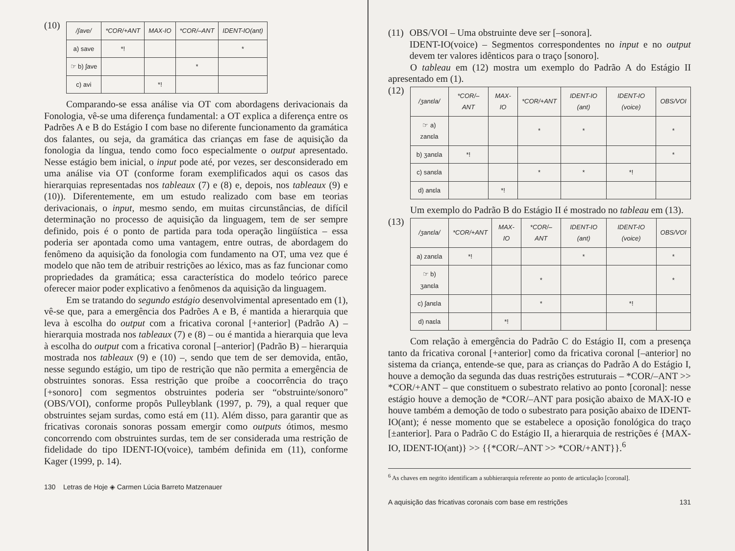(10)
| /ʃave/ | *COR/+ANT | MAX-IO | *COR/–ANT | IDENT-IO(ant) |
| --- | --- | --- | --- | --- |
| a) save | *! | | | * |
| ☞ b) ʃave | | | * | |
| c) avi | | *! | | |
Comparando-se essa análise via OT com abordagens derivacionais da Fonologia, vê-se uma diferença fundamental: a OT explica a diferença entre os Padrões A e B do Estágio I com base no diferente funcionamento da gramática dos falantes, ou seja, da gramática das crianças em fase de aquisição da fonologia da língua, tendo como foco especialmente o output apresentado. Nesse estágio bem inicial, o input pode até, por vezes, ser desconsiderado em uma análise via OT (conforme foram exemplificados aqui os casos das hierarquias representadas nos tableaux (7) e (8) e, depois, nos tableaux (9) e (10)). Diferentemente, em um estudo realizado com base em teorias derivacionais, o input, mesmo sendo, em muitas circunstâncias, de difícil determinação no processo de aquisição da linguagem, tem de ser sempre definido, pois é o ponto de partida para toda operação lingüística – essa poderia ser apontada como uma vantagem, entre outras, de abordagem do fenômeno da aquisição da fonologia com fundamento na OT, uma vez que é modelo que não tem de atribuir restrições ao léxico, mas as faz funcionar como propriedades da gramática; essa característica do modelo teórico parece oferecer maior poder explicativo a fenômenos da aquisição da linguagem.
Em se tratando do segundo estágio desenvolvimental apresentado em (1), vê-se que, para a emergência dos Padrões A e B, é mantida a hierarquia que leva à escolha do output com a fricativa coronal [+anterior] (Padrão A) – hierarquia mostrada nos tableaux (7) e (8) – ou é mantida a hierarquia que leva à escolha do output com a fricativa coronal [–anterior] (Padrão B) – hierarquia mostrada nos tableaux (9) e (10) –, sendo que tem de ser demovida, então, nesse segundo estágio, um tipo de restrição que não permita a emergência de obstruintes sonoras. Essa restrição que proíbe a coocorrência do traço [+sonoro] com segmentos obstruintes poderia ser “obstruinte/sonoro” (OBS/VOI), conforme propôs Pulleyblank (1997, p. 79), a qual requer que obstruintes sejam surdas, como está em (11). Além disso, para garantir que as fricativas coronais sonoras possam emergir como outputs ótimos, mesmo concorrendo com obstruintes surdas, tem de ser considerada uma restrição de fidelidade do tipo IDENT-IO(voice), também definida em (11), conforme Kager (1999, p. 14).
130 Letras de Hoje ◈ Carmen Lúcia Barreto Matzenauer
(11) OBS/VOI – Uma obstruinte deve ser [–sonora].
IDENT-IO(voice) – Segmentos correspondentes no input e no output devem ter valores idênticos para o traço [sonoro].
O tableau em (12) mostra um exemplo do Padrão A do Estágio II apresentado em (1).
(12)
| /ʒanɛla/ | *COR/–ANT | MAX-IO | *COR/+ANT | IDENT-IO (ant) | IDENT-IO (voice) | OBS/VOI |
| --- | --- | --- | --- | --- | --- | --- |
| ☞ a) zanɛla | | | * | * | | * |
| b) ʒanɛla | *! | | | | | * |
| c) sanɛla | | | * | * | *! | |
| d) anɛla | | *! | | | | |
Um exemplo do Padrão B do Estágio II é mostrado no tableau em (13).
(13)
| /ʒanɛla/ | *COR/+ANT | MAX-IO | *COR/–ANT | IDENT-IO (ant) | IDENT-IO (voice) | OBS/VOI |
| --- | --- | --- | --- | --- | --- | --- |
| a) zanɛla | *! | | | * | | * |
| ☞ b) ʒanɛla | | | * | | | * |
| c) ʃanɛla | | | * | | *! | |
| d) naɛla | | *! | | | | |
Com relação à emergência do Padrão C do Estágio II, com a presença tanto da fricativa coronal [+anterior] como da fricativa coronal [–anterior] no sistema da criança, entende-se que, para as crianças do Padrão A do Estágio I, houve a demoção da segunda das duas restrições estruturais – *COR/–ANT >> *COR/+ANT – que constituem o subestrato relativo ao ponto [coronal]: nesse estágio houve a demoção de *COR/–ANT para posição abaixo de MAX-IO e houve também a demoção de todo o subestrato para posição abaixo de IDENT-IO(ant); é nesse momento que se estabelece a oposição fonológica do traço [±anterior]. Para o Padrão C do Estágio II, a hierarquia de restrições é {MAX-IO, IDENT-IO(ant)} >> {{*COR/–ANT >> *COR/+ANT}}.<sup>6</sup>
<sup>6</sup> As chaves em negrito identificam a subhierarquia referente ao ponto de articulação [coronal].
A aquisição das fricativas coronais com base em restrições 131